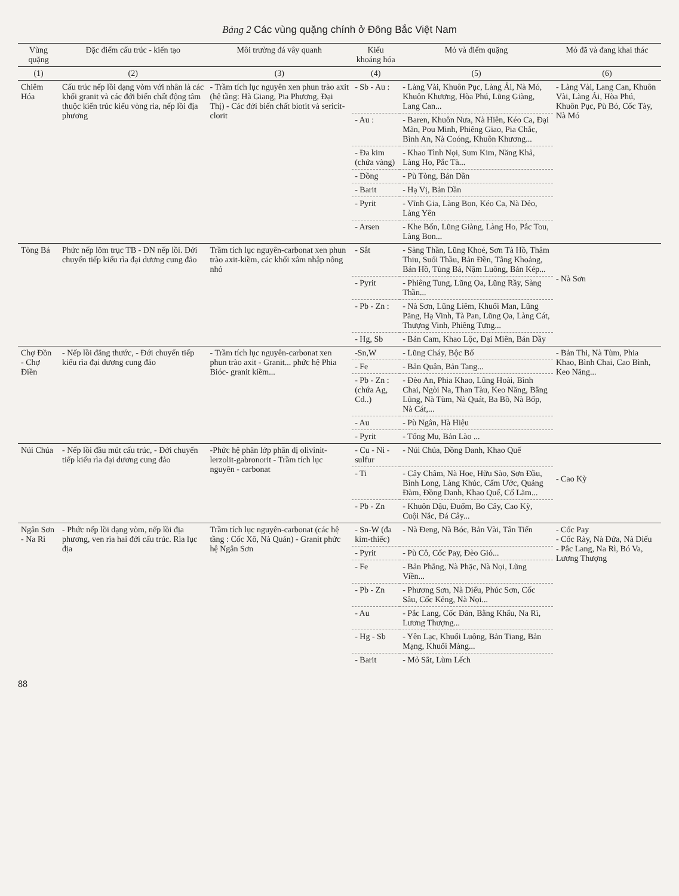Bảng 2 Các vùng quặng chính ở Đông Bắc Việt Nam
| Vùng quặng | Đặc điểm cấu trúc - kiến tạo | Môi trường đá vây quanh | Kiểu khoáng hóa | Mỏ và điểm quặng | Mỏ đã và đang khai thác |
| --- | --- | --- | --- | --- | --- |
| (1) | (2) | (3) | (4) | (5) | (6) |
| Chiêm Hóa | Cấu trúc nếp lồi dạng vòm với nhân là các khối granit và các đới biến chất động tâm thuộc kiến trúc kiểu vòng rìa, nếp lồi địa phương | - Trầm tích lục nguyên xen phun trào axit (hệ tầng: Hà Giang, Pia Phương, Đại Thị) - Các đới biến chất biotit và sericit-clorit | - Sb - Au : | - Làng Vài, Khuôn Pục, Làng Ải, Nà Mó, Khuôn Khương, Hòa Phú, Lũng Giàng, Lang Can... | - Làng Vài, Lang Can, Khuôn Vài, Làng Ải, Hòa Phú, Khuôn Pục, Pù Bó, Cốc Tày, Nà Mó |
| | | | - Au : | - Baren, Khuôn Nưa, Nà Hiên, Kéo Ca, Đại Mãn, Pou Minh, Phiêng Giao, Pia Chắc, Bình An, Nà Coóng, Khuôn Khương... | |
| | | | - Đa kim (chứa vàng) | - Khao Tình Nọi, Sum Kim, Năng Khả, Làng Ho, Pắc Tà... | |
| | | | - Đồng | - Pù Tòng, Bản Dần | |
| | | | - Barit | - Hạ Vị, Bản Dần | |
| | | | - Pyrit | - Vĩnh Gia, Làng Bon, Kéo Ca, Nà Dẻo, Làng Yên | |
| | | | - Arsen | - Khe Bốn, Lũng Giàng, Làng Ho, Pắc Tou, Làng Bon... | |
| Tòng Bá | Phức nếp lõm trục TB - ĐN nếp lồi. Đới chuyển tiếp kiểu rìa đại dương cung đảo | Trầm tích lục nguyên-carbonat xen phun trào axit-kiềm, các khối xâm nhập nông nhỏ | - Sắt | - Sàng Thần, Lũng Khoẻ, Sơn Tà Hồ, Thâm Thiu, Suối Thầu, Bản Đền, Tằng Khoảng, Bản Hồ, Tùng Bá, Nậm Luông, Bản Kép... | - Nà Sơn |
| | | | - Pyrit | - Phiêng Tung, Lũng Ọa, Lũng Rầy, Sàng Thần... | |
| | | | - Pb - Zn : | - Nà Sơn, Lũng Liêm, Khuổi Man, Lũng Păng, Hạ Vinh, Tà Pan, Lũng Ọa, Làng Cát, Thượng Vinh, Phiêng Tưng... | |
| | | | - Hg, Sb | - Bản Cam, Khao Lộc, Đại Miên, Bản Dầy | |
| Chợ Đồn - Chợ Điền | - Nếp lồi đẳng thước, - Đới chuyển tiếp kiểu rìa đại dương cung đảo | - Trầm tích lục nguyên-carbonat xen phun trào axit - Granit... phức hệ Phia Bióc- granit kiềm... | -Sn,W | - Lũng Cháy, Bộc Bố | - Bản Thi, Nà Tùm, Phia Khao, Bình Chai, Cao Bình, Keo Năng... |
| | | | - Fe | - Bản Quân, Bản Tang... | |
| | | | - Pb - Zn : (chứa Ag, Cd..) | - Đèo An, Phia Khao, Lũng Hoài, Bình Chai, Ngòi Na, Than Tàu, Keo Năng, Bằng Lũng, Nà Tùm, Nà Quát, Ba Bồ, Nà Bốp, Nà Cát,... | |
| | | | - Au | - Pù Ngân, Hà Hiệu | |
| | | | - Pyrit | - Tổng Mu, Bản Lào ... | |
| Núi Chúa | - Nếp lồi đầu mút cấu trúc, - Đới chuyển tiếp kiểu rìa đại dương cung đảo | -Phức hệ phân lớp phân dị olivinit-lerzolit-gabronorit - Trầm tích lục nguyên - carbonat | - Cu - Ni - sulfur | - Núi Chúa, Đồng Danh, Khao Quế | - Cao Kỳ |
| | | | - Ti | - Cây Châm, Nà Hoe, Hữu Sào, Sơn Đầu, Bình Long, Làng Khúc, Cẩm Ước, Quảng Đàm, Đồng Danh, Khao Quế, Cổ Lãm... | |
| | | | - Pb - Zn | - Khuôn Dậu, Đuổm, Bo Cây, Cao Kỳ, Cuội Nắc, Đá Cây... | |
| Ngân Sơn - Na Rì | - Phức nếp lồi dạng vòm, nếp lồi địa phương, ven rìa hai đới cấu trúc. Rìa lục địa | Trầm tích lục nguyên-carbonat (các hệ tầng : Cốc Xô, Nà Quản) - Granit phức hệ Ngân Sơn | - Sn-W (đa kim-thiếc) | - Nà Đeng, Nà Bóc, Bản Vài, Tân Tiến | - Cốc Pay - Cốc Rày, Nà Đứa, Nà Diếu - Pắc Lang, Na Rì, Bó Va, Lương Thượng |
| | | | - Pyrit | - Pù Cô, Cốc Pay, Đèo Gió... | |
| | | | - Fe | - Bản Phắng, Nà Phặc, Nà Nọi, Lũng Viền... | |
| | | | - Pb - Zn | - Phương Sơn, Nà Diếu, Phúc Sơn, Cốc Sâu, Cốc Kẻng, Nà Nọi... | |
| | | | - Au | - Pắc Lang, Cốc Đán, Bằng Khẩu, Na Rì, Lương Thượng... | |
| | | | - Hg - Sb | - Yên Lạc, Khuổi Luông, Bản Tiang, Bản Mạng, Khuổi Màng... | |
| | | | - Barit | - Mỏ Sắt, Lùm Lếch | |
88